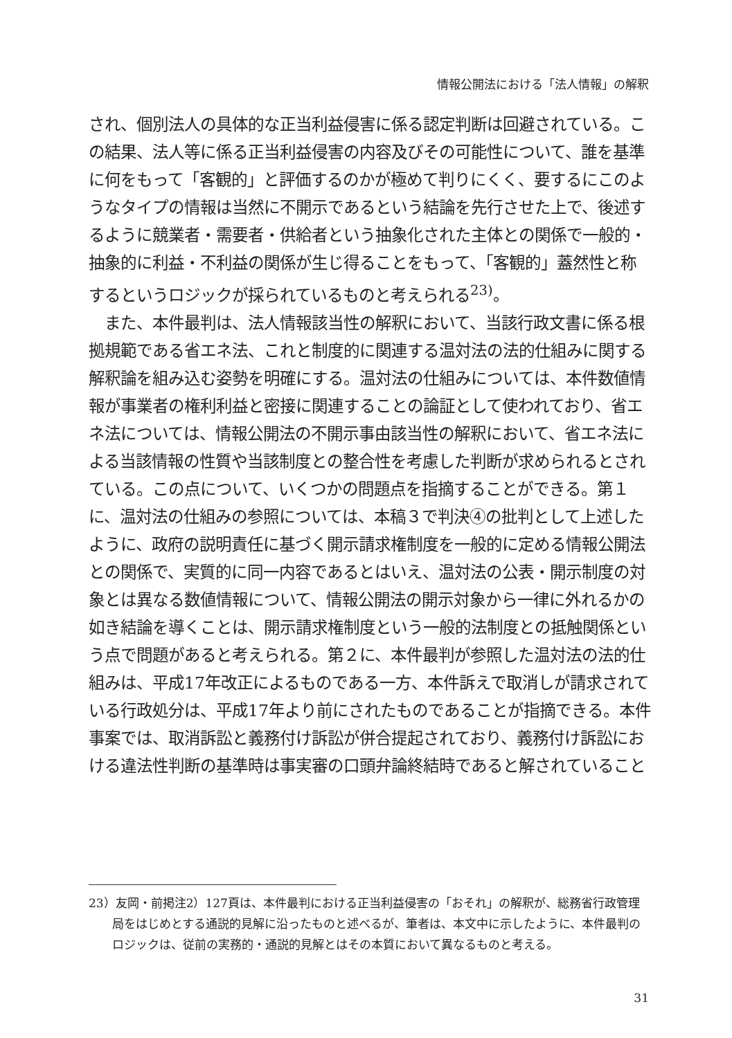情報公開法における「法人情報」の解釈
され、個別法人の具体的な正当利益侵害に係る認定判断は回避されている。この結果、法人等に係る正当利益侵害の内容及びその可能性について、誰を基準に何をもって「客観的」と評価するのかが極めて判りにくく、要するにこのようなタイプの情報は当然に不開示であるという結論を先行させた上で、後述するように競業者・需要者・供給者という抽象化された主体との関係で一般的・抽象的に利益・不利益の関係が生じ得ることをもって、「客観的」蓋然性と称するというロジックが採られているものと考えられる<sup>23)</sup>。
　また、本件最判は、法人情報該当性の解釈において、当該行政文書に係る根拠規範である省エネ法、これと制度的に関連する温対法の法的仕組みに関する解釈論を組み込む姿勢を明確にする。温対法の仕組みについては、本件数値情報が事業者の権利利益と密接に関連することの論証として使われており、省エネ法については、情報公開法の不開示事由該当性の解釈において、省エネ法による当該情報の性質や当該制度との整合性を考慮した判断が求められるとされている。この点について、いくつかの問題点を指摘することができる。第１に、温対法の仕組みの参照については、本稿３で判決④の批判として上述したように、政府の説明責任に基づく開示請求権制度を一般的に定める情報公開法との関係で、実質的に同一内容であるとはいえ、温対法の公表・開示制度の対象とは異なる数値情報について、情報公開法の開示対象から一律に外れるかの如き結論を導くことは、開示請求権制度という一般的法制度との抵触関係という点で問題があると考えられる。第２に、本件最判が参照した温対法の法的仕組みは、平成17年改正によるものである一方、本件訴えで取消しが請求されている行政処分は、平成17年より前にされたものであることが指摘できる。本件事案では、取消訴訟と義務付け訴訟が併合提起されており、義務付け訴訟における違法性判断の基準時は事実審の口頭弁論終結時であると解されていること
23）友岡・前掲注2）127頁は、本件最判における正当利益侵害の「おそれ」の解釈が、総務省行政管理局をはじめとする通説的見解に沿ったものと述べるが、筆者は、本文中に示したように、本件最判のロジックは、従前の実務的・通説的見解とはその本質において異なるものと考える。
31